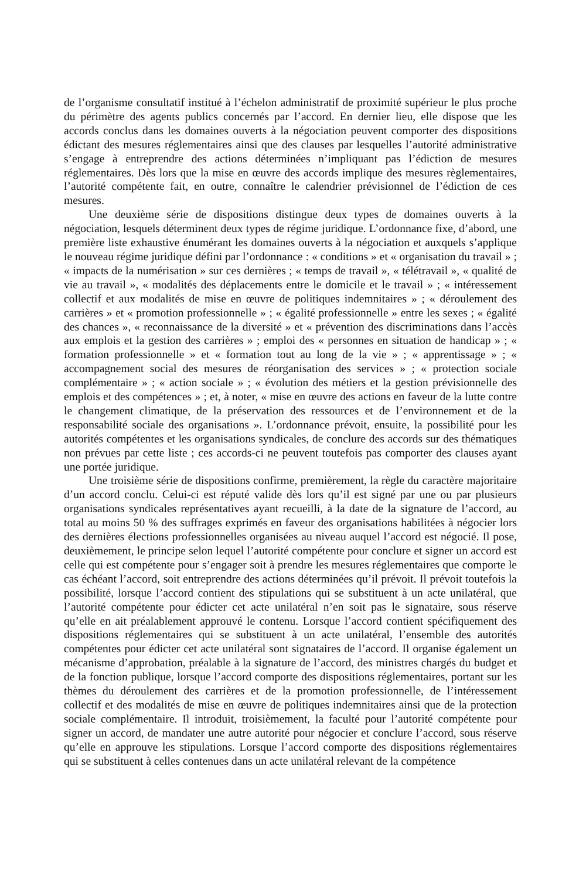de l’organisme consultatif institué à l’échelon administratif de proximité supérieur le plus proche du périmètre des agents publics concernés par l’accord. En dernier lieu, elle dispose que les accords conclus dans les domaines ouverts à la négociation peuvent comporter des dispositions édictant des mesures réglementaires ainsi que des clauses par lesquelles l’autorité administrative s’engage à entreprendre des actions déterminées n’impliquant pas l’édiction de mesures réglementaires. Dès lors que la mise en œuvre des accords implique des mesures règlementaires, l’autorité compétente fait, en outre, connaître le calendrier prévisionnel de l’édiction de ces mesures.
Une deuxième série de dispositions distingue deux types de domaines ouverts à la négociation, lesquels déterminent deux types de régime juridique. L’ordonnance fixe, d’abord, une première liste exhaustive énumérant les domaines ouverts à la négociation et auxquels s’applique le nouveau régime juridique défini par l’ordonnance : « conditions » et « organisation du travail » ; « impacts de la numérisation » sur ces dernières ; « temps de travail », « télétravail », « qualité de vie au travail », « modalités des déplacements entre le domicile et le travail » ; « intéressement collectif et aux modalités de mise en œuvre de politiques indemnitaires » ; « déroulement des carrières » et « promotion professionnelle » ; « égalité professionnelle » entre les sexes ; « égalité des chances », « reconnaissance de la diversité » et « prévention des discriminations dans l’accès aux emplois et la gestion des carrières » ; emploi des « personnes en situation de handicap » ; « formation professionnelle » et « formation tout au long de la vie » ; « apprentissage » ; « accompagnement social des mesures de réorganisation des services » ; « protection sociale complémentaire » ; « action sociale » ; « évolution des métiers et la gestion prévisionnelle des emplois et des compétences » ; et, à noter, « mise en œuvre des actions en faveur de la lutte contre le changement climatique, de la préservation des ressources et de l’environnement et de la responsabilité sociale des organisations ». L’ordonnance prévoit, ensuite, la possibilité pour les autorités compétentes et les organisations syndicales, de conclure des accords sur des thématiques non prévues par cette liste ; ces accords-ci ne peuvent toutefois pas comporter des clauses ayant une portée juridique.
Une troisième série de dispositions confirme, premièrement, la règle du caractère majoritaire d’un accord conclu. Celui-ci est réputé valide dès lors qu’il est signé par une ou par plusieurs organisations syndicales représentatives ayant recueilli, à la date de la signature de l’accord, au total au moins 50 % des suffrages exprimés en faveur des organisations habilitées à négocier lors des dernières élections professionnelles organisées au niveau auquel l’accord est négocié. Il pose, deuxièmement, le principe selon lequel l’autorité compétente pour conclure et signer un accord est celle qui est compétente pour s’engager soit à prendre les mesures réglementaires que comporte le cas échéant l’accord, soit entreprendre des actions déterminées qu’il prévoit. Il prévoit toutefois la possibilité, lorsque l’accord contient des stipulations qui se substituent à un acte unilatéral, que l’autorité compétente pour édicter cet acte unilatéral n’en soit pas le signataire, sous réserve qu’elle en ait préalablement approuvé le contenu. Lorsque l’accord contient spécifiquement des dispositions réglementaires qui se substituent à un acte unilatéral, l’ensemble des autorités compétentes pour édicter cet acte unilatéral sont signataires de l’accord. Il organise également un mécanisme d’approbation, préalable à la signature de l’accord, des ministres chargés du budget et de la fonction publique, lorsque l’accord comporte des dispositions réglementaires, portant sur les thèmes du déroulement des carrières et de la promotion professionnelle, de l’intéressement collectif et des modalités de mise en œuvre de politiques indemnitaires ainsi que de la protection sociale complémentaire. Il introduit, troisièmement, la faculté pour l’autorité compétente pour signer un accord, de mandater une autre autorité pour négocier et conclure l’accord, sous réserve qu’elle en approuve les stipulations. Lorsque l’accord comporte des dispositions réglementaires qui se substituent à celles contenues dans un acte unilatéral relevant de la compétence